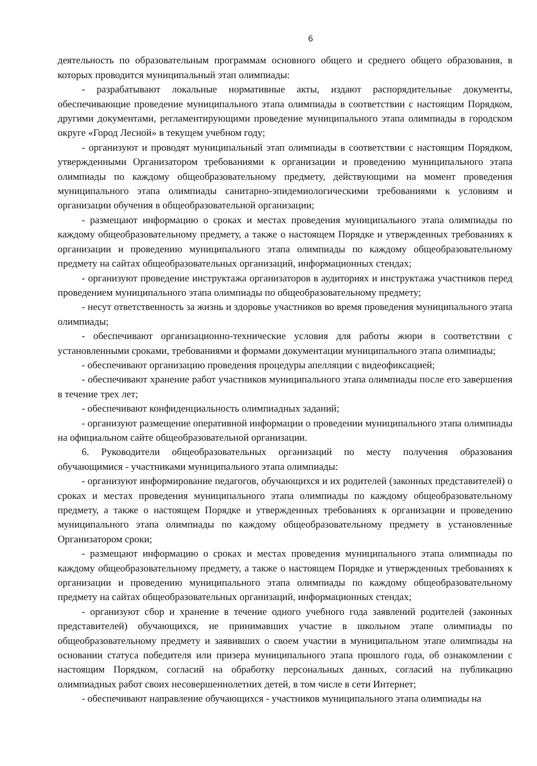6
деятельность по образовательным программам основного общего и среднего общего образования, в которых проводится муниципальный этап олимпиады:
- разрабатывают локальные нормативные акты, издают распорядительные документы, обеспечивающие проведение муниципального этапа олимпиады в соответствии с настоящим Порядком, другими документами, регламентирующими проведение муниципального этапа олимпиады в городском округе «Город Лесной» в текущем учебном году;
- организуют и проводят муниципальный этап олимпиады в соответствии с настоящим Порядком, утвержденными Организатором требованиями к организации и проведению муниципального этапа олимпиады по каждому общеобразовательному предмету, действующими на момент проведения муниципального этапа олимпиады санитарно-эпидемиологическими требованиями к условиям и организации обучения в общеобразовательной организации;
- размещают информацию о сроках и местах проведения муниципального этапа олимпиады по каждому общеобразовательному предмету, а также о настоящем Порядке и утвержденных требованиях к организации и проведению муниципального этапа олимпиады по каждому общеобразовательному предмету на сайтах общеобразовательных организаций, информационных стендах;
- организуют проведение инструктажа организаторов в аудиториях и инструктажа участников перед проведением муниципального этапа олимпиады по общеобразовательному предмету;
- несут ответственность за жизнь и здоровье участников во время проведения муниципального этапа олимпиады;
- обеспечивают организационно-технические условия для работы жюри в соответствии с установленными сроками, требованиями и формами документации муниципального этапа олимпиады;
- обеспечивают организацию проведения процедуры апелляции с видеофиксацией;
- обеспечивают хранение работ участников муниципального этапа олимпиады после его завершения в течение трех лет;
- обеспечивают конфиденциальность олимпиадных заданий;
- организуют размещение оперативной информации о проведении муниципального этапа олимпиады на официальном сайте общеобразовательной организации.
6. Руководители общеобразовательных организаций по месту получения образования обучающимися - участниками муниципального этапа олимпиады:
- организуют информирование педагогов, обучающихся и их родителей (законных представителей) о сроках и местах проведения муниципального этапа олимпиады по каждому общеобразовательному предмету, а также о настоящем Порядке и утвержденных требованиях к организации и проведению муниципального этапа олимпиады по каждому общеобразовательному предмету в установленные Организатором сроки;
- размещают информацию о сроках и местах проведения муниципального этапа олимпиады по каждому общеобразовательному предмету, а также о настоящем Порядке и утвержденных требованиях к организации и проведению муниципального этапа олимпиады по каждому общеобразовательному предмету на сайтах общеобразовательных организаций, информационных стендах;
- организуют сбор и хранение в течение одного учебного года заявлений родителей (законных представителей) обучающихся, не принимавших участие в школьном этапе олимпиады по общеобразовательному предмету и заявивших о своем участии в муниципальном этапе олимпиады на основании статуса победителя или призера муниципального этапа прошлого года, об ознакомлении с настоящим Порядком, согласий на обработку персональных данных, согласий на публикацию олимпиадных работ своих несовершеннолетних детей, в том числе в сети Интернет;
- обеспечивают направление обучающихся - участников муниципального этапа олимпиады на